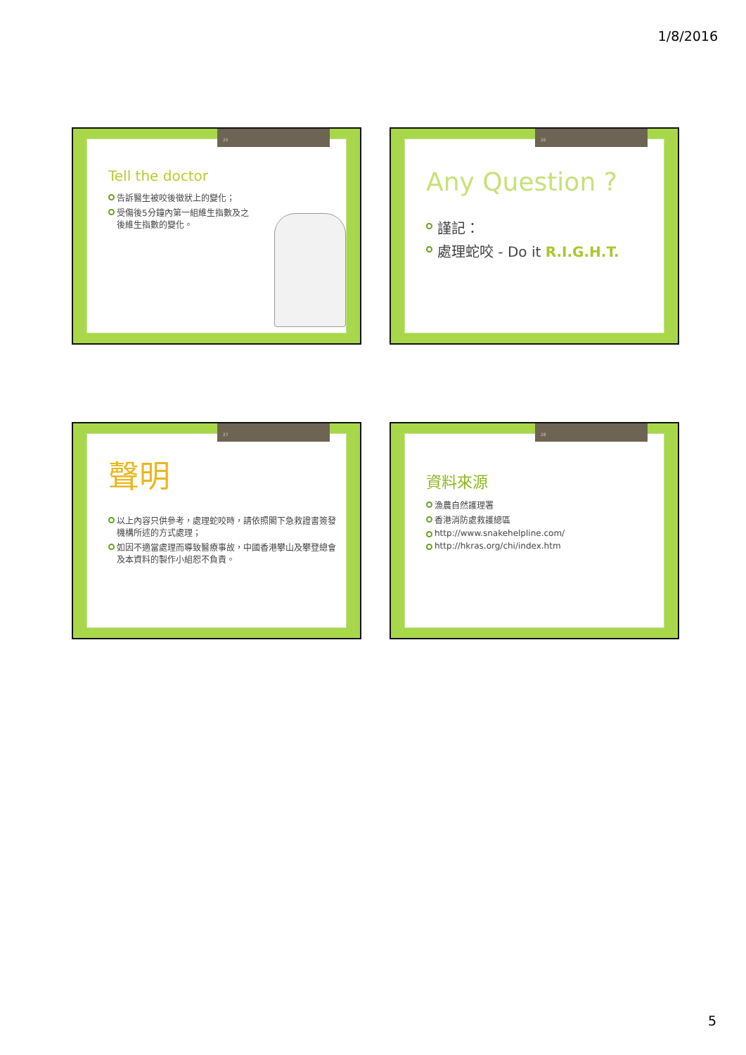1/8/2016
25
Tell the doctor
告訴醫生被咬後徵狀上的變化；
受傷後5分鐘內第一組維生指數及之後維生指數的變化。
26
Any Question ?
謹記：
處理蛇咬 - Do it R.I.G.H.T.
27
聲明
以上內容只供參考，處理蛇咬時，請依照閣下急救證書簽發機構所述的方式處理；
如因不適當處理而導致醫療事故，中國香港攀山及攀登總會及本資料的製作小組恕不負責。
28
資料來源
漁農自然護理署
香港消防處救護總區
http://www.snakehelpline.com/
http://hkras.org/chi/index.htm
5